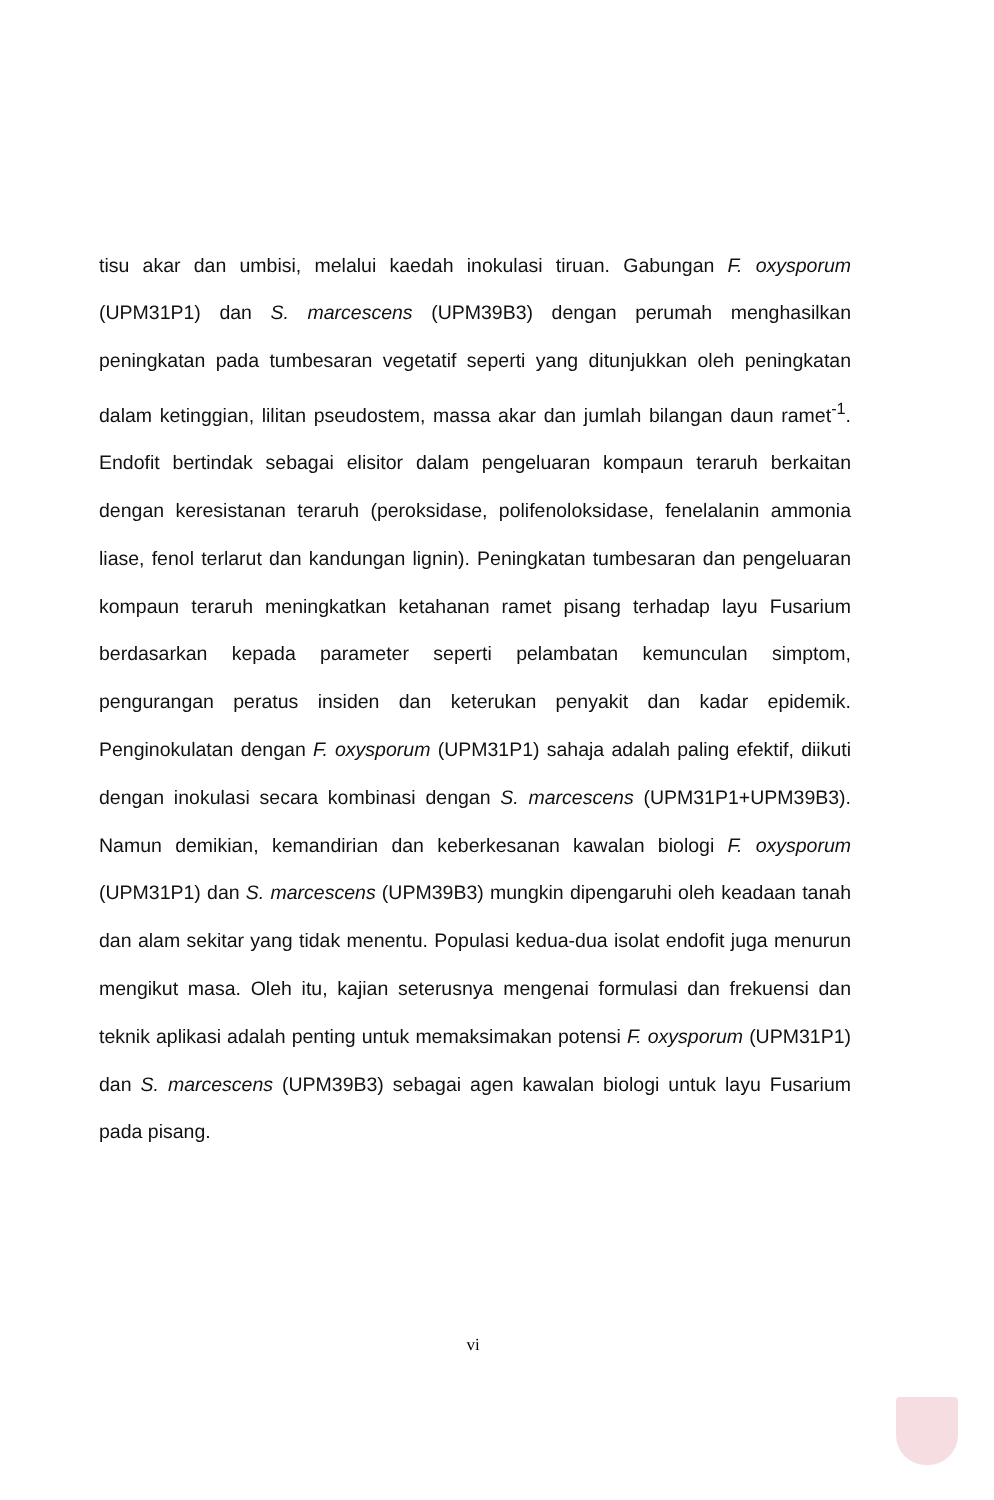tisu akar dan umbisi, melalui kaedah inokulasi tiruan. Gabungan F. oxysporum (UPM31P1) dan S. marcescens (UPM39B3) dengan perumah menghasilkan peningkatan pada tumbesaran vegetatif seperti yang ditunjukkan oleh peningkatan dalam ketinggian, lilitan pseudostem, massa akar dan jumlah bilangan daun ramet<sup>-1</sup>. Endofit bertindak sebagai elisitor dalam pengeluaran kompaun teraruh berkaitan dengan keresistanan teraruh (peroksidase, polifenoloksidase, fenelalanin ammonia liase, fenol terlarut dan kandungan lignin). Peningkatan tumbesaran dan pengeluaran kompaun teraruh meningkatkan ketahanan ramet pisang terhadap layu Fusarium berdasarkan kepada parameter seperti pelambatan kemunculan simptom, pengurangan peratus insiden dan keterukan penyakit dan kadar epidemik. Penginokulatan dengan F. oxysporum (UPM31P1) sahaja adalah paling efektif, diikuti dengan inokulasi secara kombinasi dengan S. marcescens (UPM31P1+UPM39B3). Namun demikian, kemandirian dan keberkesanan kawalan biologi F. oxysporum (UPM31P1) dan S. marcescens (UPM39B3) mungkin dipengaruhi oleh keadaan tanah dan alam sekitar yang tidak menentu. Populasi kedua-dua isolat endofit juga menurun mengikut masa. Oleh itu, kajian seterusnya mengenai formulasi dan frekuensi dan teknik aplikasi adalah penting untuk memaksimakan potensi F. oxysporum (UPM31P1) dan S. marcescens (UPM39B3) sebagai agen kawalan biologi untuk layu Fusarium pada pisang.
vi